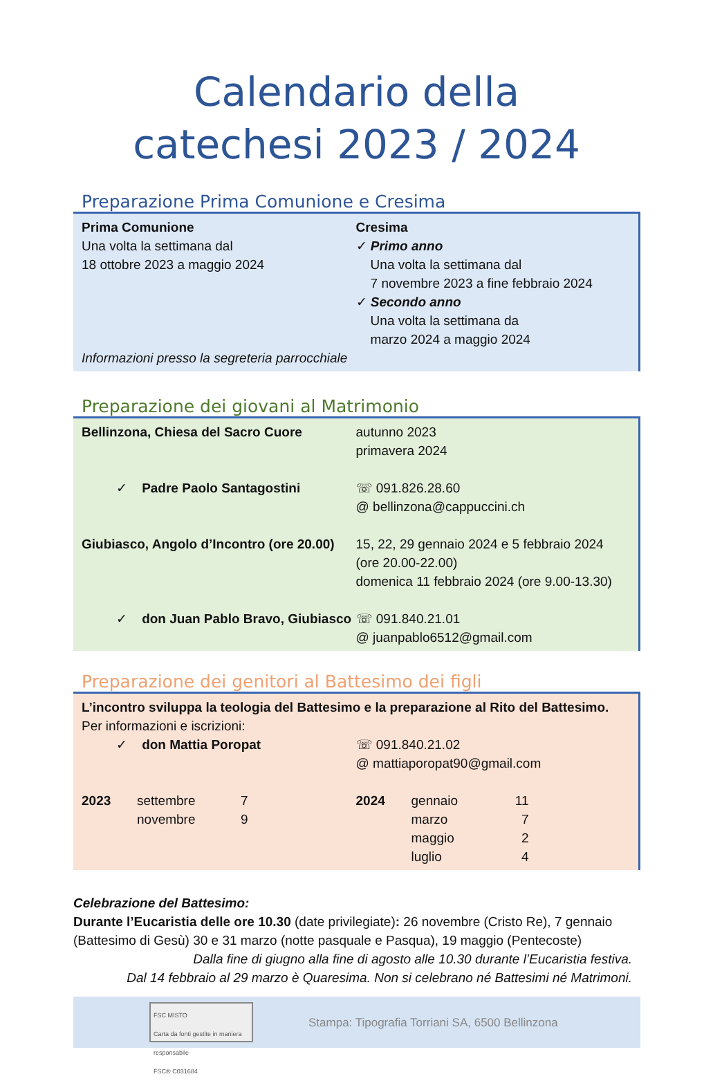Calendario della
catechesi 2023 / 2024
Preparazione Prima Comunione e Cresima
| Prima Comunione Una volta la settimana dal 18 ottobre 2023 a maggio 2024 | Cresima ✓ Primo anno Una volta la settimana dal 7 novembre 2023 a fine febbraio 2024 ✓ Secondo anno Una volta la settimana da marzo 2024 a maggio 2024 |
Informazioni presso la segreteria parrocchiale
Preparazione dei giovani al Matrimonio
| Bellinzona, Chiesa del Sacro Cuore | autunno 2023 primavera 2024 |
| ✓ Padre Paolo Santagostini | ☏ 091.826.28.60 @ bellinzona@cappuccini.ch |
| Giubiasco, Angolo d’Incontro (ore 20.00) | 15, 22, 29 gennaio 2024 e 5 febbraio 2024 (ore 20.00-22.00) domenica 11 febbraio 2024 (ore 9.00-13.30) |
| ✓ don Juan Pablo Bravo, Giubiasco | ☏ 091.840.21.01 @ juanpablo6512@gmail.com |
Preparazione dei genitori al Battesimo dei figli
L’incontro sviluppa la teologia del Battesimo e la preparazione al Rito del Battesimo.
Per informazioni e iscrizioni:
| ✓ don Mattia Poropat | ☏ 091.840.21.02 @ mattiaporopat90@gmail.com |
| / 2023 / settembre novembre / 7 9 / | / 2024 / gennaio marzo maggio luglio / 11 7 2 4 / / |
Celebrazione del Battesimo:
Durante l’Eucaristia delle ore 10.30 (date privilegiate): 26 novembre (Cristo Re), 7 gennaio (Battesimo di Gesù) 30 e 31 marzo (notte pasquale e Pasqua), 19 maggio (Pentecoste)
Dalla fine di giugno alla fine di agosto alle 10.30 durante l’Eucaristia festiva.
Dal 14 febbraio al 29 marzo è Quaresima. Non si celebrano né Battesimi né Matrimoni.
FSC MISTO
Carta da fonti gestite in maniera responsabile
FSC® C031684
Stampa: Tipografia Torriani SA, 6500 Bellinzona